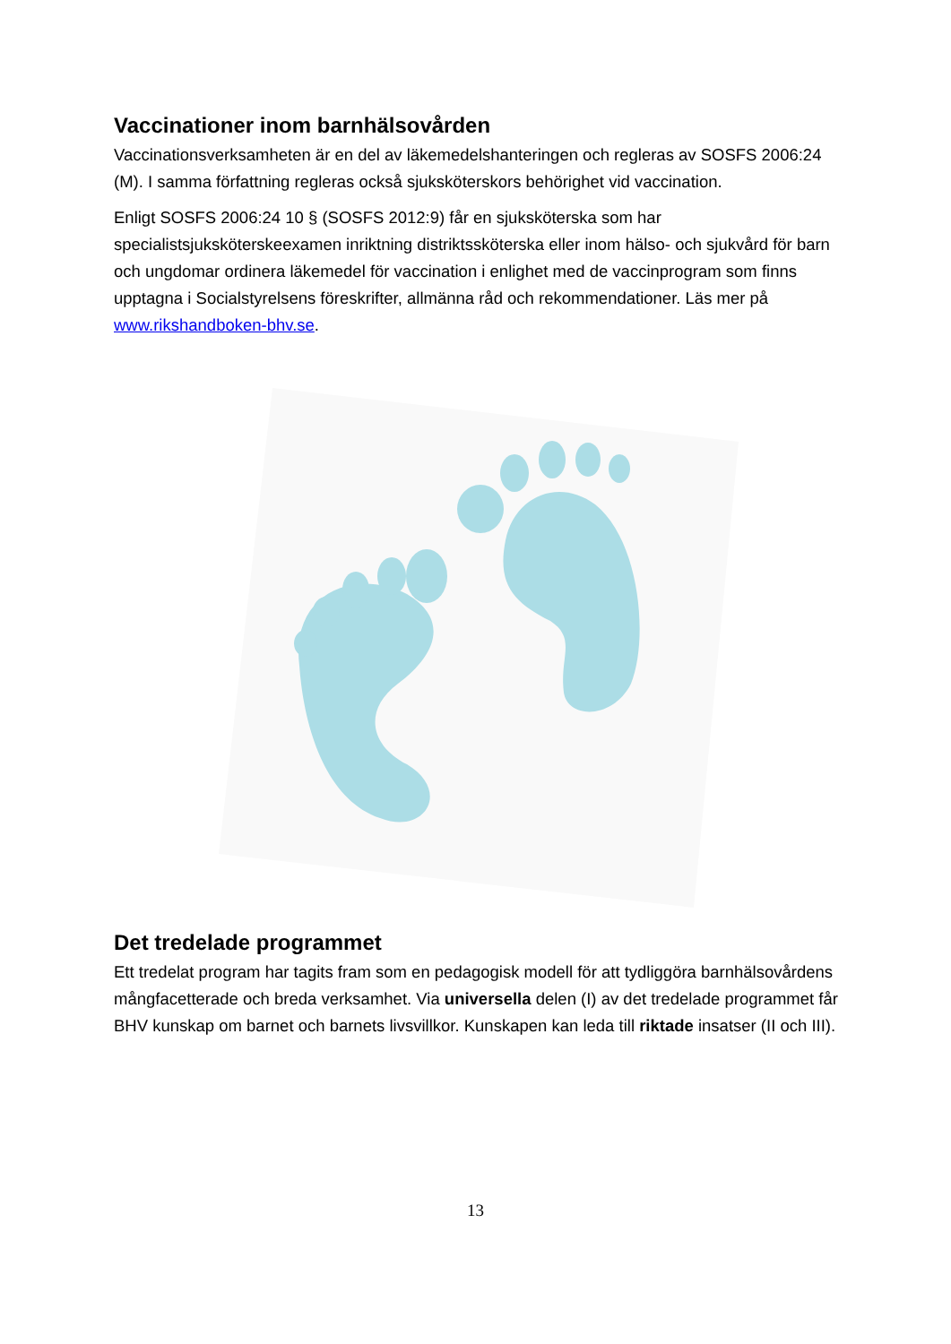Vaccinationer inom barnhälsovården
Vaccinationsverksamheten är en del av läkemedelshanteringen och regleras av SOSFS 2006:24 (M). I samma författning regleras också sjuksköterskors behörighet vid vaccination.
Enligt SOSFS 2006:24 10 § (SOSFS 2012:9) får en sjuksköterska som har specialistsjuksköterskeexamen inriktning distriktssköterska eller inom hälso- och sjukvård för barn och ungdomar ordinera läkemedel för vaccination i enlighet med de vaccinprogram som finns upptagna i Socialstyrelsens föreskrifter, allmänna råd och rekommendationer. Läs mer på www.rikshandboken-bhv.se.
Det tredelade programmet
Ett tredelat program har tagits fram som en pedagogisk modell för att tydliggöra barnhälsovårdens mångfacetterade och breda verksamhet. Via universella delen (I) av det tredelade programmet får BHV kunskap om barnet och barnets livsvillkor. Kunskapen kan leda till riktade insatser (II och III).
13